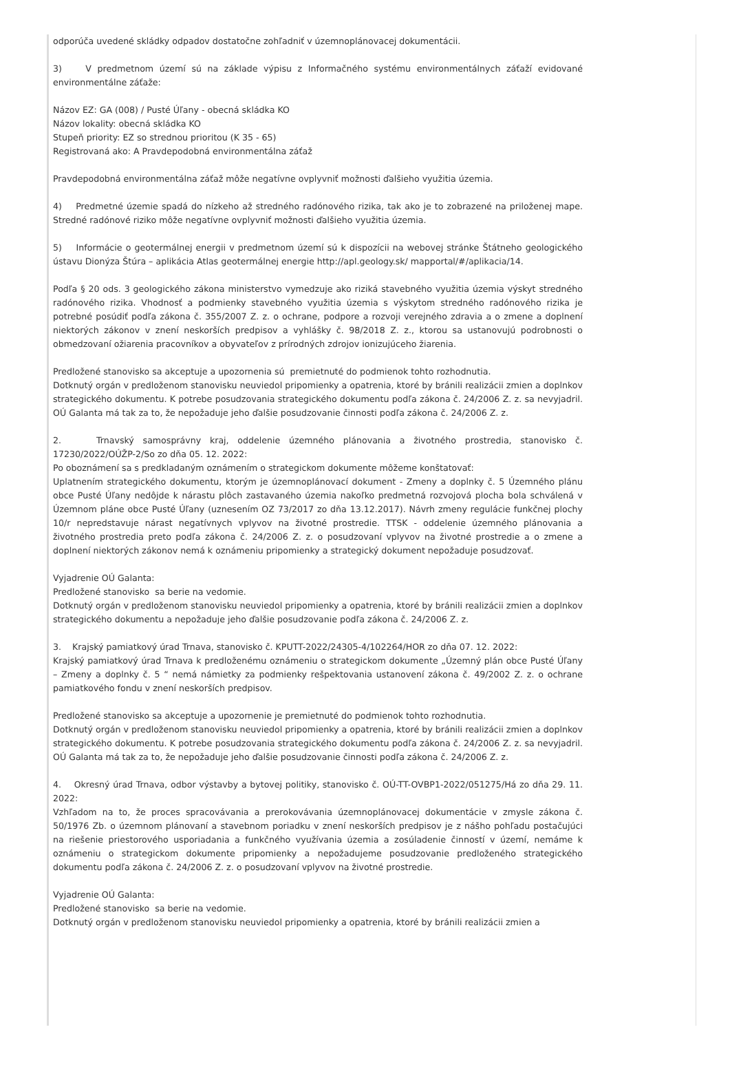odporúča uvedené skládky odpadov dostatočne zohľadniť v územnoplánovacej dokumentácii.
3) V predmetnom území sú na základe výpisu z Informačného systému environmentálnych záťaží evidované environmentálne záťaže:
Názov EZ: GA (008) / Pusté Úľany - obecná skládka KO
Názov lokality: obecná skládka KO
Stupeň priority: EZ so strednou prioritou (K 35 - 65)
Registrovaná ako: A Pravdepodobná environmentálna záťaž
Pravdepodobná environmentálna záťaž môže negatívne ovplyvniť možnosti ďalšieho využitia územia.
4) Predmetné územie spadá do nízkeho až stredného radónového rizika, tak ako je to zobrazené na priloženej mape. Stredné radónové riziko môže negatívne ovplyvniť možnosti ďalšieho využitia územia.
5) Informácie o geotermálnej energii v predmetnom území sú k dispozícii na webovej stránke Štátneho geologického ústavu Dionýza Štúra – aplikácia Atlas geotermálnej energie http://apl.geology.sk/ mapportal/#/aplikacia/14.
Podľa § 20 ods. 3 geologického zákona ministerstvo vymedzuje ako riziká stavebného využitia územia výskyt stredného radónového rizika. Vhodnosť a podmienky stavebného využitia územia s výskytom stredného radónového rizika je potrebné posúdiť podľa zákona č. 355/2007 Z. z. o ochrane, podpore a rozvoji verejného zdravia a o zmene a doplnení niektorých zákonov v znení neskorších predpisov a vyhlášky č. 98/2018 Z. z., ktorou sa ustanovujú podrobnosti o obmedzovaní ožiarenia pracovníkov a obyvateľov z prírodných zdrojov ionizujúceho žiarenia.
Predložené stanovisko sa akceptuje a upozornenia sú premietnuté do podmienok tohto rozhodnutia.
Dotknutý orgán v predloženom stanovisku neuviedol pripomienky a opatrenia, ktoré by bránili realizácii zmien a doplnkov strategického dokumentu. K potrebe posudzovania strategického dokumentu podľa zákona č. 24/2006 Z. z. sa nevyjadril. OÚ Galanta má tak za to, že nepožaduje jeho ďalšie posudzovanie činnosti podľa zákona č. 24/2006 Z. z.
2. Trnavský samosprávny kraj, oddelenie územného plánovania a životného prostredia, stanovisko č. 17230/2022/OÚŽP-2/So zo dňa 05. 12. 2022:
Po oboznámení sa s predkladaným oznámením o strategickom dokumente môžeme konštatovať:
Uplatnením strategického dokumentu, ktorým je územnoplánovací dokument - Zmeny a doplnky č. 5 Územného plánu obce Pusté Úľany nedôjde k nárastu plôch zastavaného územia nakoľko predmetná rozvojová plocha bola schválená v Územnom pláne obce Pusté Úľany (uznesením OZ 73/2017 zo dňa 13.12.2017). Návrh zmeny regulácie funkčnej plochy 10/r nepredstavuje nárast negatívnych vplyvov na životné prostredie. TTSK - oddelenie územného plánovania a životného prostredia preto podľa zákona č. 24/2006 Z. z. o posudzovaní vplyvov na životné prostredie a o zmene a doplnení niektorých zákonov nemá k oznámeniu pripomienky a strategický dokument nepožaduje posudzovať.
Vyjadrenie OÚ Galanta:
Predložené stanovisko sa berie na vedomie.
Dotknutý orgán v predloženom stanovisku neuviedol pripomienky a opatrenia, ktoré by bránili realizácii zmien a doplnkov strategického dokumentu a nepožaduje jeho ďalšie posudzovanie podľa zákona č. 24/2006 Z. z.
3. Krajský pamiatkový úrad Trnava, stanovisko č. KPUTT-2022/24305-4/102264/HOR zo dňa 07. 12. 2022:
Krajský pamiatkový úrad Trnava k predloženému oznámeniu o strategickom dokumente „Územný plán obce Pusté Úľany – Zmeny a doplnky č. 5 “ nemá námietky za podmienky rešpektovania ustanovení zákona č. 49/2002 Z. z. o ochrane pamiatkového fondu v znení neskorších predpisov.
Predložené stanovisko sa akceptuje a upozornenie je premietnuté do podmienok tohto rozhodnutia.
Dotknutý orgán v predloženom stanovisku neuviedol pripomienky a opatrenia, ktoré by bránili realizácii zmien a doplnkov strategického dokumentu. K potrebe posudzovania strategického dokumentu podľa zákona č. 24/2006 Z. z. sa nevyjadril. OÚ Galanta má tak za to, že nepožaduje jeho ďalšie posudzovanie činnosti podľa zákona č. 24/2006 Z. z.
4. Okresný úrad Trnava, odbor výstavby a bytovej politiky, stanovisko č. OÚ-TT-OVBP1-2022/051275/Há zo dňa 29. 11. 2022:
Vzhľadom na to, že proces spracovávania a prerokovávania územnoplánovacej dokumentácie v zmysle zákona č. 50/1976 Zb. o územnom plánovaní a stavebnom poriadku v znení neskorších predpisov je z nášho pohľadu postačujúci na riešenie priestorového usporiadania a funkčného využívania územia a zosúladenie činností v území, nemáme k oznámeniu o strategickom dokumente pripomienky a nepožadujeme posudzovanie predloženého strategického dokumentu podľa zákona č. 24/2006 Z. z. o posudzovaní vplyvov na životné prostredie.
Vyjadrenie OÚ Galanta:
Predložené stanovisko sa berie na vedomie.
Dotknutý orgán v predloženom stanovisku neuviedol pripomienky a opatrenia, ktoré by bránili realizácii zmien a